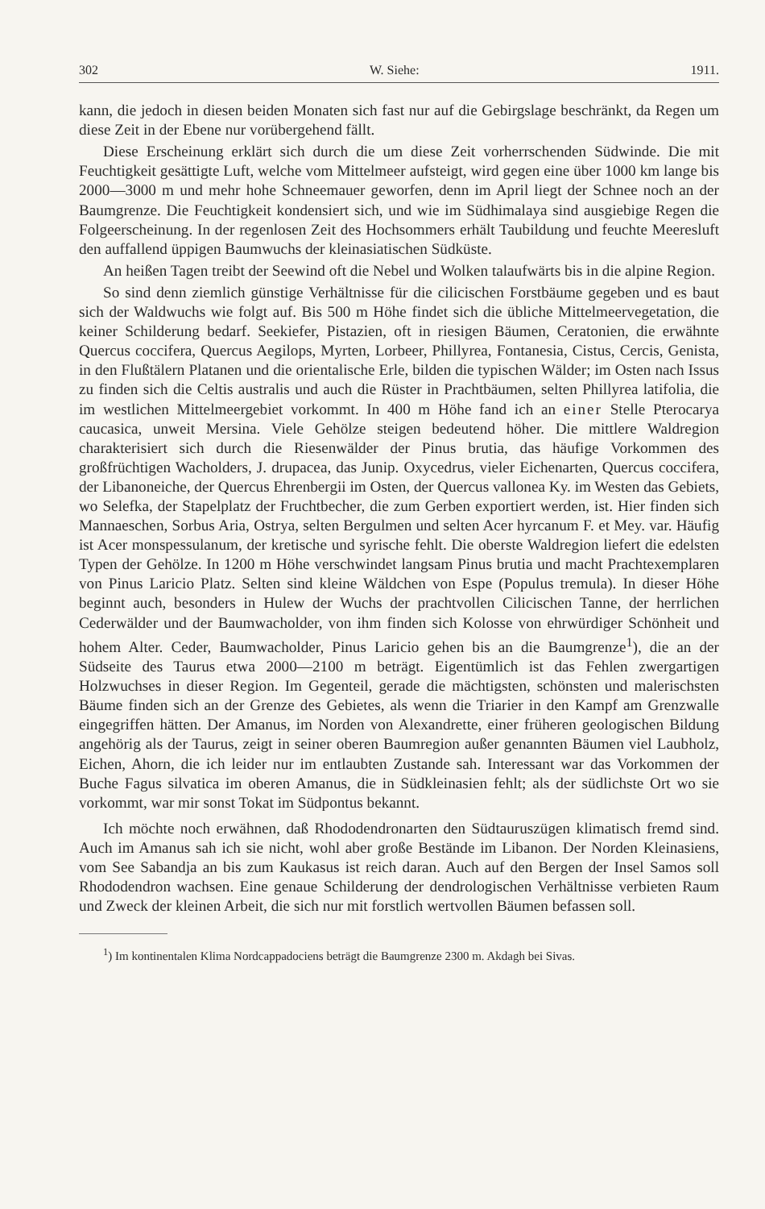302 W. Siehe: 1911.
kann, die jedoch in diesen beiden Monaten sich fast nur auf die Gebirgslage beschränkt, da Regen um diese Zeit in der Ebene nur vorübergehend fällt.
Diese Erscheinung erklärt sich durch die um diese Zeit vorherrschenden Südwinde. Die mit Feuchtigkeit gesättigte Luft, welche vom Mittelmeer aufsteigt, wird gegen eine über 1000 km lange bis 2000—3000 m und mehr hohe Schneemauer geworfen, denn im April liegt der Schnee noch an der Baumgrenze. Die Feuchtigkeit kondensiert sich, und wie im Südhimalaya sind ausgiebige Regen die Folgeerscheinung. In der regenlosen Zeit des Hochsommers erhält Taubildung und feuchte Meeresluft den auffallend üppigen Baumwuchs der kleinasiatischen Südküste.
An heißen Tagen treibt der Seewind oft die Nebel und Wolken talaufwärts bis in die alpine Region.
So sind denn ziemlich günstige Verhältnisse für die cilicischen Forstbäume gegeben und es baut sich der Waldwuchs wie folgt auf. Bis 500 m Höhe findet sich die übliche Mittelmeervegetation, die keiner Schilderung bedarf. Seekiefer, Pistazien, oft in riesigen Bäumen, Ceratonien, die erwähnte Quercus coccifera, Quercus Aegilops, Myrten, Lorbeer, Phillyrea, Fontanesia, Cistus, Cercis, Genista, in den Flußtälern Platanen und die orientalische Erle, bilden die typischen Wälder; im Osten nach Issus zu finden sich die Celtis australis und auch die Rüster in Prachtbäumen, selten Phillyrea latifolia, die im westlichen Mittelmeergebiet vorkommt. In 400 m Höhe fand ich an einer Stelle Pterocarya caucasica, unweit Mersina. Viele Gehölze steigen bedeutend höher. Die mittlere Waldregion charakterisiert sich durch die Riesenwälder der Pinus brutia, das häufige Vorkommen des großfrüchtigen Wacholders, J. drupacea, das Junip. Oxycedrus, vieler Eichenarten, Quercus coccifera, der Libanoneiche, der Quercus Ehrenbergii im Osten, der Quercus vallonea Ky. im Westen das Gebiets, wo Selefka, der Stapelplatz der Fruchtbecher, die zum Gerben exportiert werden, ist. Hier finden sich Mannaeschen, Sorbus Aria, Ostrya, selten Bergulmen und selten Acer hyrcanum F. et Mey. var. Häufig ist Acer monspessulanum, der kretische und syrische fehlt. Die oberste Waldregion liefert die edelsten Typen der Gehölze. In 1200 m Höhe verschwindet langsam Pinus brutia und macht Prachtexemplaren von Pinus Laricio Platz. Selten sind kleine Wäldchen von Espe (Populus tremula). In dieser Höhe beginnt auch, besonders in Hulew der Wuchs der prachtvollen Cilicischen Tanne, der herrlichen Cederwälder und der Baumwacholder, von ihm finden sich Kolosse von ehrwürdiger Schönheit und hohem Alter. Ceder, Baumwacholder, Pinus Laricio gehen bis an die Baumgrenze<sup>1</sup>), die an der Südseite des Taurus etwa 2000—2100 m beträgt. Eigentümlich ist das Fehlen zwergartigen Holzwuchses in dieser Region. Im Gegenteil, gerade die mächtigsten, schönsten und malerischsten Bäume finden sich an der Grenze des Gebietes, als wenn die Triarier in den Kampf am Grenzwalle eingegriffen hätten. Der Amanus, im Norden von Alexandrette, einer früheren geologischen Bildung angehörig als der Taurus, zeigt in seiner oberen Baumregion außer genannten Bäumen viel Laubholz, Eichen, Ahorn, die ich leider nur im entlaubten Zustande sah. Interessant war das Vorkommen der Buche Fagus silvatica im oberen Amanus, die in Südkleinasien fehlt; als der südlichste Ort wo sie vorkommt, war mir sonst Tokat im Südpontus bekannt.
Ich möchte noch erwähnen, daß Rhododendronarten den Südtauruszügen klimatisch fremd sind. Auch im Amanus sah ich sie nicht, wohl aber große Bestände im Libanon. Der Norden Kleinasiens, vom See Sabandja an bis zum Kaukasus ist reich daran. Auch auf den Bergen der Insel Samos soll Rhododendron wachsen. Eine genaue Schilderung der dendrologischen Verhältnisse verbieten Raum und Zweck der kleinen Arbeit, die sich nur mit forstlich wertvollen Bäumen befassen soll.
<sup>1</sup>) Im kontinentalen Klima Nordcappadociens beträgt die Baumgrenze 2300 m. Akdagh bei Sivas.